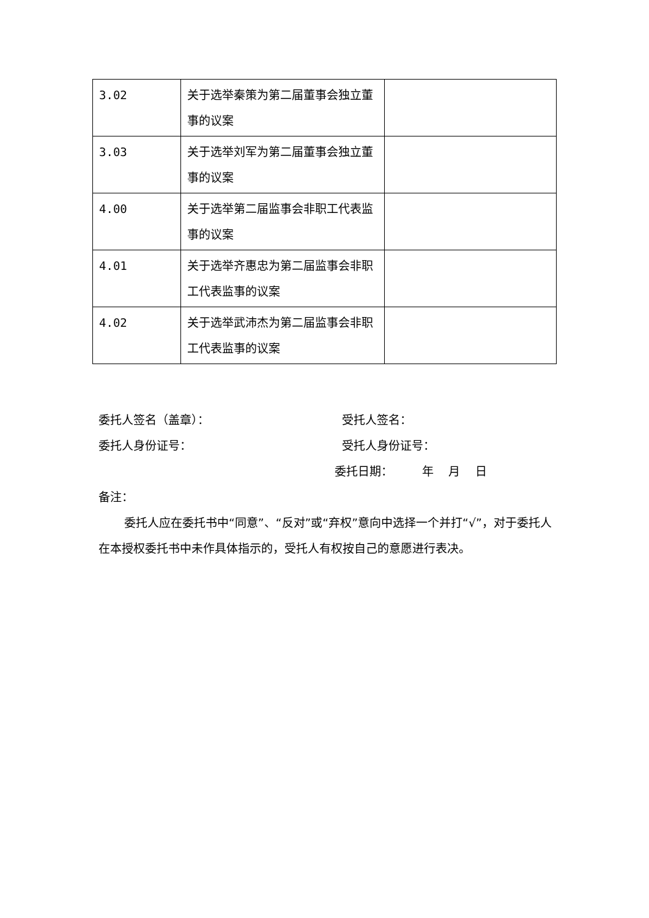| 3.02 | 关于选举秦策为第二届董事会独立董事的议案 | |
| 3.03 | 关于选举刘军为第二届董事会独立董事的议案 | |
| 4.00 | 关于选举第二届监事会非职工代表监事的议案 | |
| 4.01 | 关于选举齐惠忠为第二届监事会非职工代表监事的议案 | |
| 4.02 | 关于选举武沛杰为第二届监事会非职工代表监事的议案 | |
委托人签名（盖章）： 受托人签名：
委托人身份证号： 受托人身份证号：
委托日期： 年 月 日
备注：
委托人应在委托书中“同意”、“反对”或“弃权”意向中选择一个并打“√”，对于委托人在本授权委托书中未作具体指示的，受托人有权按自己的意愿进行表决。